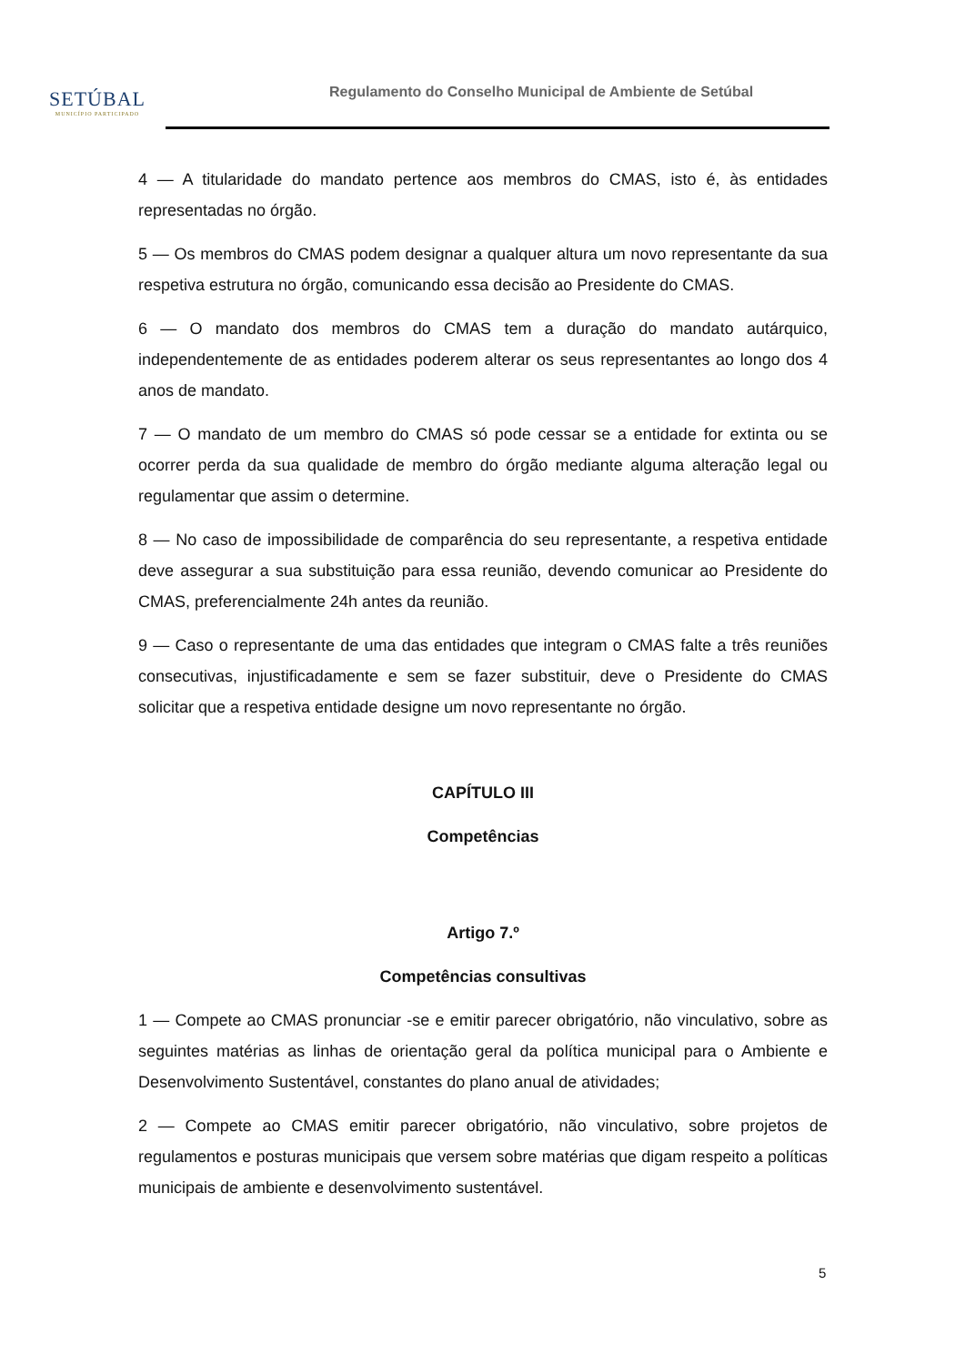SETÚBAL
MUNICÍPIO PARTICIPADO
Regulamento do Conselho Municipal de Ambiente de Setúbal
4 — A titularidade do mandato pertence aos membros do CMAS, isto é, às entidades representadas no órgão.
5 — Os membros do CMAS podem designar a qualquer altura um novo representante da sua respetiva estrutura no órgão, comunicando essa decisão ao Presidente do CMAS.
6 — O mandato dos membros do CMAS tem a duração do mandato autárquico, independentemente de as entidades poderem alterar os seus representantes ao longo dos 4 anos de mandato.
7 — O mandato de um membro do CMAS só pode cessar se a entidade for extinta ou se ocorrer perda da sua qualidade de membro do órgão mediante alguma alteração legal ou regulamentar que assim o determine.
8 — No caso de impossibilidade de comparência do seu representante, a respetiva entidade deve assegurar a sua substituição para essa reunião, devendo comunicar ao Presidente do CMAS, preferencialmente 24h antes da reunião.
9 — Caso o representante de uma das entidades que integram o CMAS falte a três reuniões consecutivas, injustificadamente e sem se fazer substituir, deve o Presidente do CMAS solicitar que a respetiva entidade designe um novo representante no órgão.
CAPÍTULO III
Competências
Artigo 7.º
Competências consultivas
1 — Compete ao CMAS pronunciar -se e emitir parecer obrigatório, não vinculativo, sobre as seguintes matérias as linhas de orientação geral da política municipal para o Ambiente e Desenvolvimento Sustentável, constantes do plano anual de atividades;
2 — Compete ao CMAS emitir parecer obrigatório, não vinculativo, sobre projetos de regulamentos e posturas municipais que versem sobre matérias que digam respeito a políticas municipais de ambiente e desenvolvimento sustentável.
5